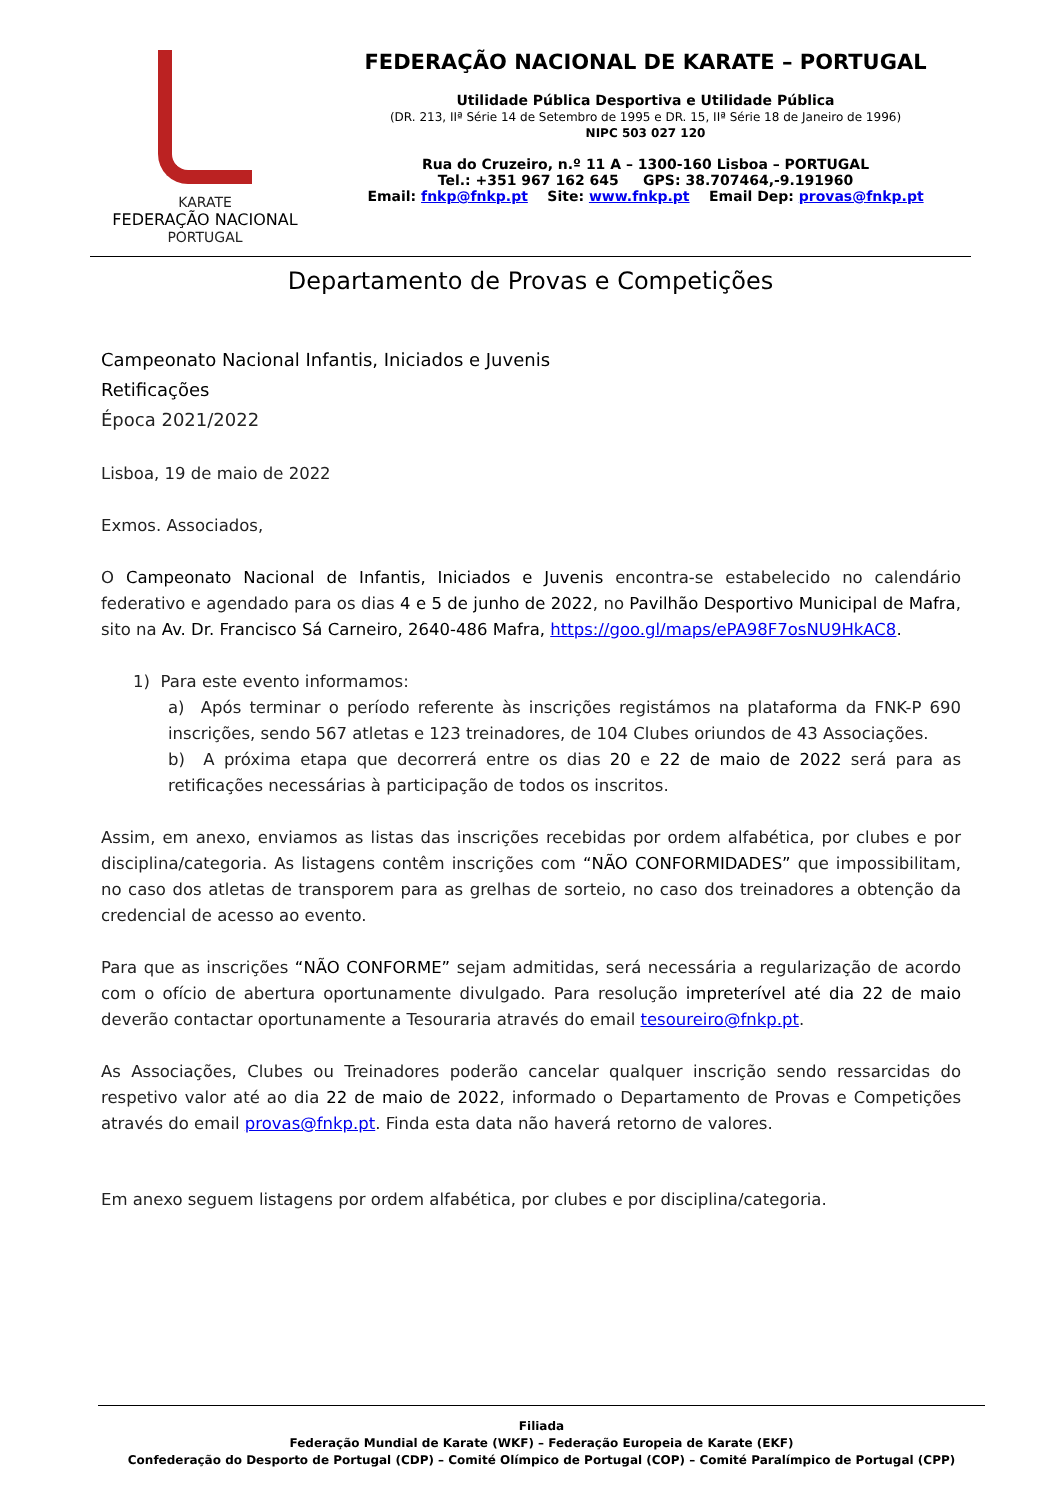KARATE
FEDERAÇÃO NACIONAL
PORTUGAL
FEDERAÇÃO NACIONAL DE KARATE – PORTUGAL
Utilidade Pública Desportiva e Utilidade Pública
(DR. 213, IIª Série 14 de Setembro de 1995 e DR. 15, IIª Série 18 de Janeiro de 1996)
NIPC 503 027 120
Rua do Cruzeiro, n.º 11 A – 1300-160 Lisboa – PORTUGAL
Tel.: +351 967 162 645 GPS: 38.707464,-9.191960
Email: fnkp@fnkp.pt Site: www.fnkp.pt Email Dep: provas@fnkp.pt
Departamento de Provas e Competições
Campeonato Nacional Infantis, Iniciados e Juvenis
Retificações
Época 2021/2022
Lisboa, 19 de maio de 2022
Exmos. Associados,
O Campeonato Nacional de Infantis, Iniciados e Juvenis encontra-se estabelecido no calendário federativo e agendado para os dias 4 e 5 de junho de 2022, no Pavilhão Desportivo Municipal de Mafra, sito na Av. Dr. Francisco Sá Carneiro, 2640-486 Mafra, https://goo.gl/maps/ePA98F7osNU9HkAC8.
1) Para este evento informamos:
a) Após terminar o período referente às inscrições registámos na plataforma da FNK-P 690 inscrições, sendo 567 atletas e 123 treinadores, de 104 Clubes oriundos de 43 Associações.
b) A próxima etapa que decorrerá entre os dias 20 e 22 de maio de 2022 será para as retificações necessárias à participação de todos os inscritos.
Assim, em anexo, enviamos as listas das inscrições recebidas por ordem alfabética, por clubes e por disciplina/categoria. As listagens contêm inscrições com “NÃO CONFORMIDADES” que impossibilitam, no caso dos atletas de transporem para as grelhas de sorteio, no caso dos treinadores a obtenção da credencial de acesso ao evento.
Para que as inscrições “NÃO CONFORME” sejam admitidas, será necessária a regularização de acordo com o ofício de abertura oportunamente divulgado. Para resolução impreterível até dia 22 de maio deverão contactar oportunamente a Tesouraria através do email tesoureiro@fnkp.pt.
As Associações, Clubes ou Treinadores poderão cancelar qualquer inscrição sendo ressarcidas do respetivo valor até ao dia 22 de maio de 2022, informado o Departamento de Provas e Competições através do email provas@fnkp.pt. Finda esta data não haverá retorno de valores.
Em anexo seguem listagens por ordem alfabética, por clubes e por disciplina/categoria.
Filiada
Federação Mundial de Karate (WKF) – Federação Europeia de Karate (EKF)
Confederação do Desporto de Portugal (CDP) – Comité Olímpico de Portugal (COP) – Comité Paralímpico de Portugal (CPP)